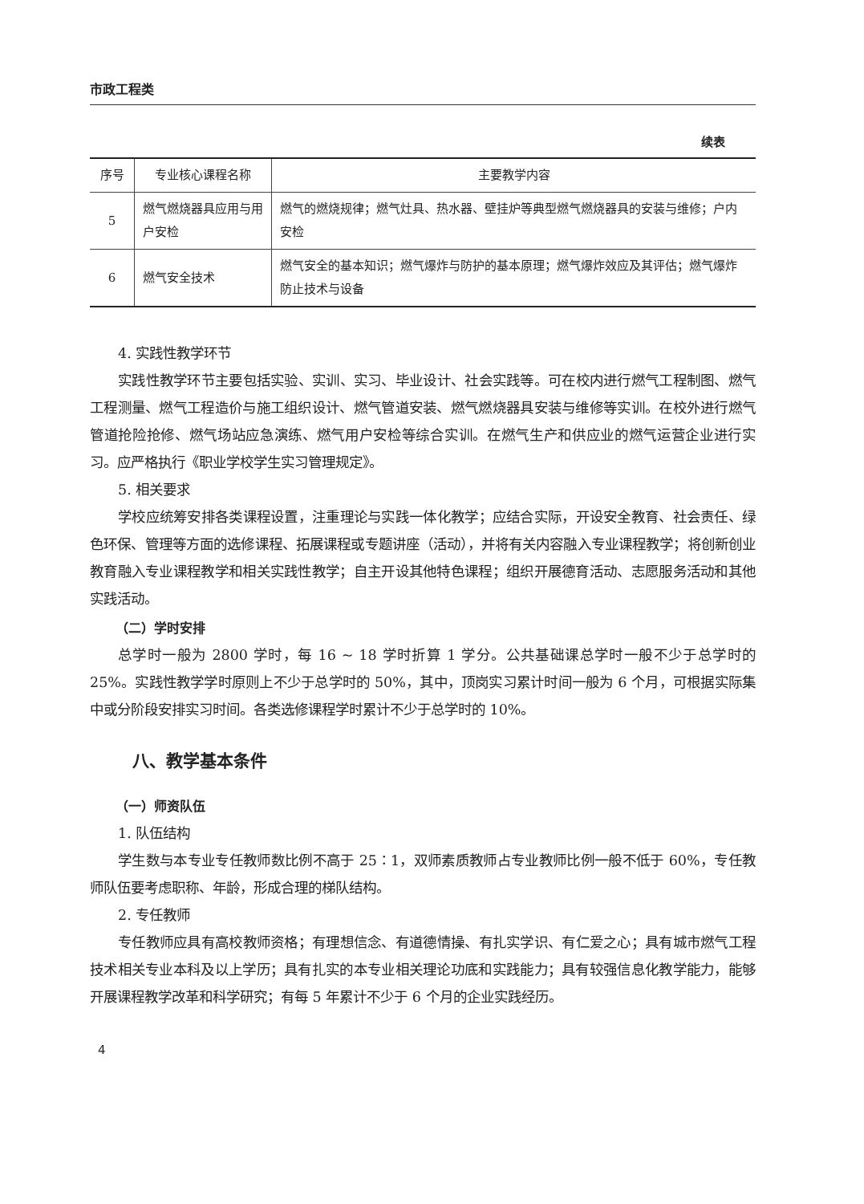市政工程类
续表
| 序号 | 专业核心课程名称 | 主要教学内容 |
| --- | --- | --- |
| 5 | 燃气燃烧器具应用与用户安检 | 燃气的燃烧规律；燃气灶具、热水器、壁挂炉等典型燃气燃烧器具的安装与维修；户内安检 |
| 6 | 燃气安全技术 | 燃气安全的基本知识；燃气爆炸与防护的基本原理；燃气爆炸效应及其评估；燃气爆炸防止技术与设备 |
4. 实践性教学环节
实践性教学环节主要包括实验、实训、实习、毕业设计、社会实践等。可在校内进行燃气工程制图、燃气工程测量、燃气工程造价与施工组织设计、燃气管道安装、燃气燃烧器具安装与维修等实训。在校外进行燃气管道抢险抢修、燃气场站应急演练、燃气用户安检等综合实训。在燃气生产和供应业的燃气运营企业进行实习。应严格执行《职业学校学生实习管理规定》。
5. 相关要求
学校应统筹安排各类课程设置，注重理论与实践一体化教学；应结合实际，开设安全教育、社会责任、绿色环保、管理等方面的选修课程、拓展课程或专题讲座（活动），并将有关内容融入专业课程教学；将创新创业教育融入专业课程教学和相关实践性教学；自主开设其他特色课程；组织开展德育活动、志愿服务活动和其他实践活动。
（二）学时安排
总学时一般为 2800 学时，每 16 ~ 18 学时折算 1 学分。公共基础课总学时一般不少于总学时的 25%。实践性教学学时原则上不少于总学时的 50%，其中，顶岗实习累计时间一般为 6 个月，可根据实际集中或分阶段安排实习时间。各类选修课程学时累计不少于总学时的 10%。
八、教学基本条件
（一）师资队伍
1. 队伍结构
学生数与本专业专任教师数比例不高于 25∶1，双师素质教师占专业教师比例一般不低于 60%，专任教师队伍要考虑职称、年龄，形成合理的梯队结构。
2. 专任教师
专任教师应具有高校教师资格；有理想信念、有道德情操、有扎实学识、有仁爱之心；具有城市燃气工程技术相关专业本科及以上学历；具有扎实的本专业相关理论功底和实践能力；具有较强信息化教学能力，能够开展课程教学改革和科学研究；有每 5 年累计不少于 6 个月的企业实践经历。
4